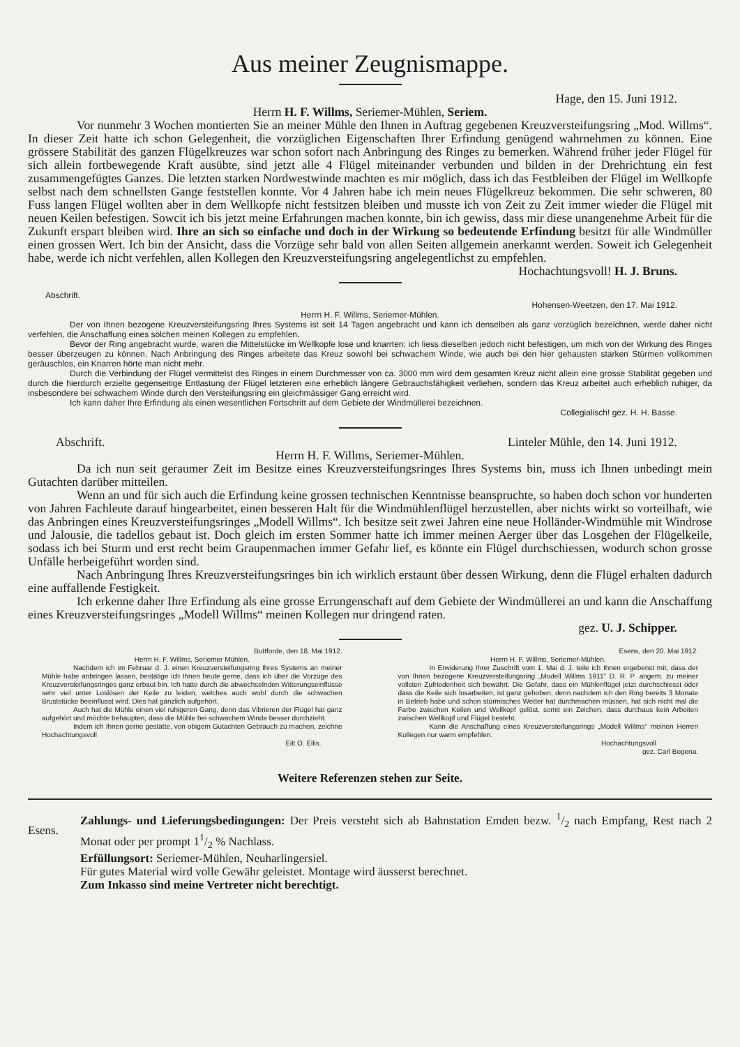Aus meiner Zeugnismappe.
Hage, den 15. Juni 1912.
Herrn H. F. Willms, Seriemer-Mühlen, Seriem.
Vor nunmehr 3 Wochen montierten Sie an meiner Mühle den Ihnen in Auftrag gegebenen Kreuzversteifungsring „Mod. Willms“. In dieser Zeit hatte ich schon Gelegenheit, die vorzüglichen Eigenschaften Ihrer Erfindung genügend wahrnehmen zu können. Eine grössere Stabilität des ganzen Flügelkreuzes war schon sofort nach Anbringung des Ringes zu bemerken. Während früher jeder Flügel für sich allein fortbewegende Kraft ausübte, sind jetzt alle 4 Flügel miteinander verbunden und bilden in der Drehrichtung ein fest zusammengefügtes Ganzes. Die letzten starken Nordwestwinde machten es mir möglich, dass ich das Festbleiben der Flügel im Wellkopfe selbst nach dem schnellsten Gange feststellen konnte. Vor 4 Jahren habe ich mein neues Flügelkreuz bekommen. Die sehr schweren, 80 Fuss langen Flügel wollten aber in dem Wellkopfe nicht festsitzen bleiben und musste ich von Zeit zu Zeit immer wieder die Flügel mit neuen Keilen befestigen. Sowcit ich bis jetzt meine Erfahrungen machen konnte, bin ich gewiss, dass mir diese unangenehme Arbeit für die Zukunft erspart bleiben wird. Ihre an sich so einfache und doch in der Wirkung so bedeutende Erfindung besitzt für alle Windmüller einen grossen Wert. Ich bin der Ansicht, dass die Vorzüge sehr bald von allen Seiten allgemein anerkannt werden. Soweit ich Gelegenheit habe, werde ich nicht verfehlen, allen Kollegen den Kreuzversteifungsring angelegentlichst zu empfehlen.
Hochachtungsvoll! H. J. Bruns.
Abschrift.
Hohensen-Weetzen, den 17. Mai 1912.
Herrn H. F. Willms, Seriemer-Mühlen.
Der von Ihnen bezogene Kreuzversteifungsring Ihres Systems ist seit 14 Tagen angebracht und kann ich denselben als ganz vorzüglich bezeichnen, werde daher nicht verfehlen, die Anschaffung eines solchen meinen Kollegen zu empfehlen.
Bevor der Ring angebracht wurde, waren die Mittelstücke im Wellkopfe lose und knarrten; ich liess dieselben jedoch nicht befestigen, um mich von der Wirkung des Ringes besser überzeugen zu können. Nach Anbringung des Ringes arbeitete das Kreuz sowohl bei schwachem Winde, wie auch bei den hier gehausten starken Stürmen vollkommen geräuschlos, ein Knarren hörte man nicht mehr.
Durch die Verbindung der Flügel vermittelst des Ringes in einem Durchmesser von ca. 3000 mm wird dem gesamten Kreuz nicht allein eine grosse Stabilität gegeben und durch die hierdurch erzielte gegenseitige Entlastung der Flügel letzteren eine erheblich längere Gebrauchsfähigkeit verliehen, sondern das Kreuz arbeitet auch erheblich ruhiger, da insbesondere bei schwachem Winde durch den Versteifungsring ein gleichmässiger Gang erreicht wird.
Ich kann daher Ihre Erfindung als einen wesentlichen Fortschritt auf dem Gebiete der Windmüllerei bezeichnen.
Collegialisch! gez. H. H. Basse.
Abschrift. Linteler Mühle, den 14. Juni 1912.
Herrn H. F. Willms, Seriemer-Mühlen.
Da ich nun seit geraumer Zeit im Besitze eines Kreuzversteifungsringes Ihres Systems bin, muss ich Ihnen unbedingt mein Gutachten darüber mitteilen.
Wenn an und für sich auch die Erfindung keine grossen technischen Kenntnisse beanspruchte, so haben doch schon vor hunderten von Jahren Fachleute darauf hingearbeitet, einen besseren Halt für die Windmühlenflügel herzustellen, aber nichts wirkt so vorteilhaft, wie das Anbringen eines Kreuzversteifungsringes „Modell Willms“. Ich besitze seit zwei Jahren eine neue Holländer-Windmühle mit Windrose und Jalousie, die tadellos gebaut ist. Doch gleich im ersten Sommer hatte ich immer meinen Aerger über das Losgehen der Flügelkeile, sodass ich bei Sturm und erst recht beim Graupenmachen immer Gefahr lief, es könnte ein Flügel durchschiessen, wodurch schon grosse Unfälle herbeigeführt worden sind.
Nach Anbringung Ihres Kreuzversteifungsringes bin ich wirklich erstaunt über dessen Wirkung, denn die Flügel erhalten dadurch eine auffallende Festigkeit.
Ich erkenne daher Ihre Erfindung als eine grosse Errungenschaft auf dem Gebiete der Windmüllerei an und kann die Anschaffung eines Kreuzversteifungsringes „Modell Willms“ meinen Kollegen nur dringend raten.
gez. U. J. Schipper.
Buttforde, den 18. Mai 1912.
Herrn H. F. Willms, Seriemer Mühlen.
Nachdem ich im Februar d. J. einen Kreuzversteifungsring Ihres Systems an meiner Mühle habe anbringen lassen, bestätige ich Ihnen heute gerne, dass ich über die Vorzüge des Kreuzversteifungsringes ganz erbaut bin. Ich hatte durch die abwechselnden Witterungseinflüsse sehr viel unter Loslösen der Keile zu leiden, welches auch wohl durch die schwachen Bruststücke beeinflusst wird. Dies hat gänzlich aufgehört.
Auch hat die Mühle einen viel ruhigeren Gang, denn das Vibrieren der Flügel hat ganz aufgehört und möchte behaupten, dass die Mühle bei schwachem Winde besser durchzieht.
Indem ich Ihnen gerne gestatte, von obigem Gutachten Gebrauch zu machen, zeichne Hochachtungsvoll
Eilt O. Eilis.
Esens, den 20. Mai 1912.
Herrn H. F. Willms, Seriemer-Mühlen.
In Erwiderung Ihrer Zuschrift vom 1. Mai d. J. teile ich Ihnen ergebenst mit, dass der von Ihnen bezogene Kreuzversteifungsring „Modell Willms 1911“ D. R. P. angem. zu meiner vollsten Zufriedenheit sich bewährt. Die Gefahr, dass ein Mühlenflügel jetzt durchschiesst oder dass die Keile sich losarbeiten, ist ganz gehoben, denn nachdem ich den Ring bereits 3 Monate in Betrieb habe und schon stürmisches Wetter hat durchmachen müssen, hat sich nicht mal die Farbe zwischen Keilen und Wellkopf gelöst, somit ein Zeichen, dass durchaus kein Arbeiten zwischen Wellkopf und Flügel besteht.
Kann die Anschaffung eines Kreuzversteifungsrings „Modell Willms“ meinen Herren Kollegen nur warm empfehlen.
Hochachtungsvoll
gez. Carl Bogena.
Weitere Referenzen stehen zur Seite.
Esens.
Zahlungs- und Lieferungsbedingungen: Der Preis versteht sich ab Bahnstation Emden bezw. 1/2 nach Empfang, Rest nach 2 Monat oder per prompt 11/2 % Nachlass.
Erfüllungsort: Seriemer-Mühlen, Neuharlingersiel.
Für gutes Material wird volle Gewähr geleistet. Montage wird äusserst berechnet.
Zum Inkasso sind meine Vertreter nicht berechtigt.